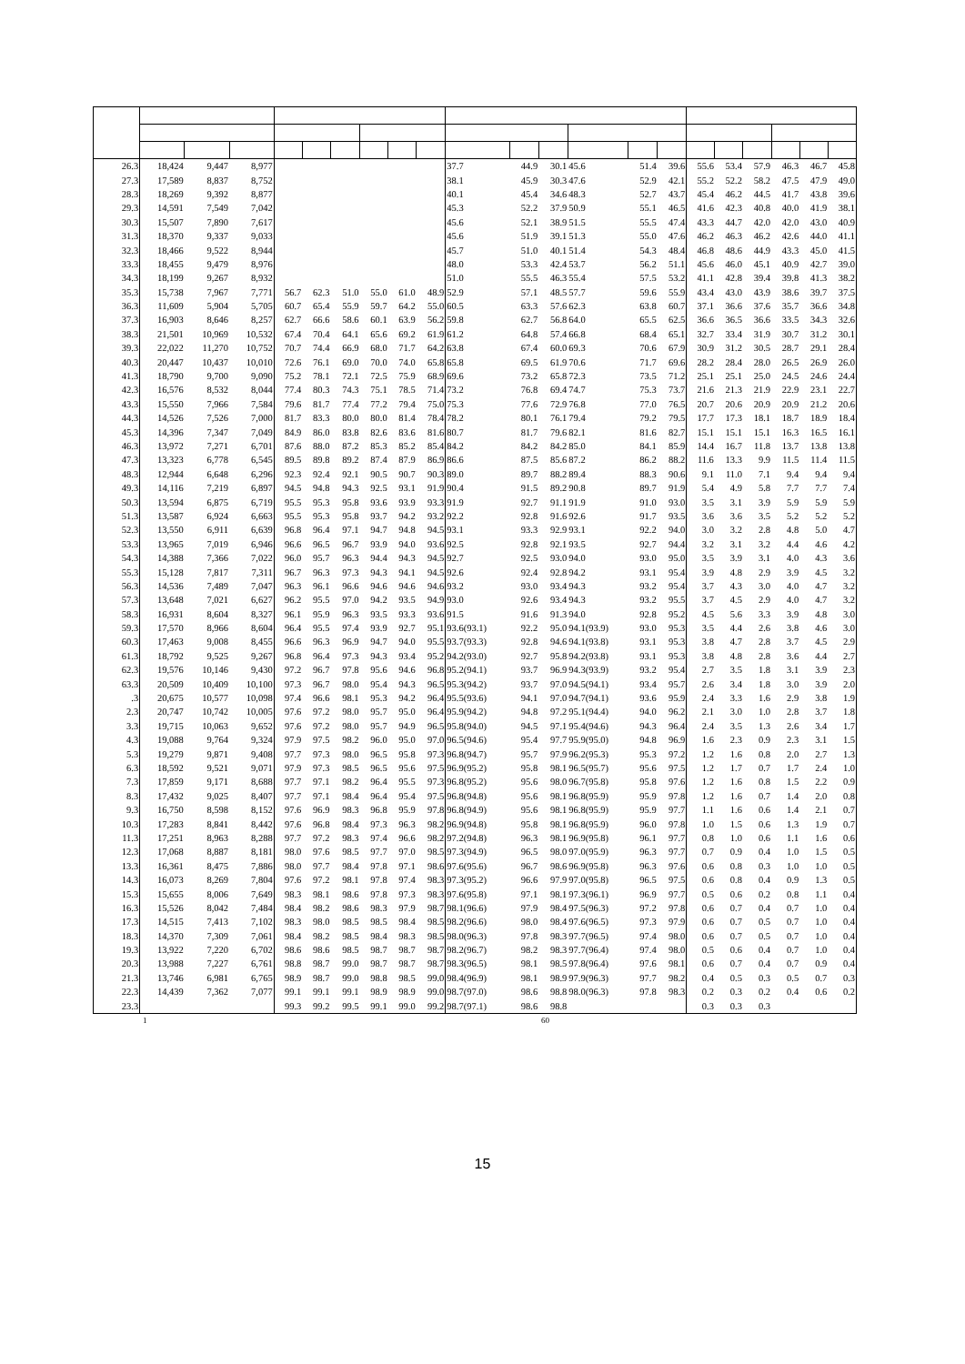| 26.3 | 18,424 | 9,447 | 8,977 | | | | | | | 37.7 | 44.9 | 30.1 | 45.6 | 51.4 | 39.6 | 55.6 | 53.4 | 57.9 | 46.3 | 46.7 | 45.8 |
| 27.3 | 17,589 | 8,837 | 8,752 | | | | | | | 38.1 | 45.9 | 30.3 | 47.6 | 52.9 | 42.1 | 55.2 | 52.2 | 58.2 | 47.5 | 47.9 | 49.0 |
| 28.3 | 18,269 | 9,392 | 8,877 | | | | | | | 40.1 | 45.4 | 34.6 | 48.3 | 52.7 | 43.7 | 45.4 | 46.2 | 44.5 | 41.7 | 43.8 | 39.6 |
| 29.3 | 14,591 | 7,549 | 7,042 | | | | | | | 45.3 | 52.2 | 37.9 | 50.9 | 55.1 | 46.5 | 41.6 | 42.3 | 40.8 | 40.0 | 41.9 | 38.1 |
| 30.3 | 15,507 | 7,890 | 7,617 | | | | | | | 45.6 | 52.1 | 38.9 | 51.5 | 55.5 | 47.4 | 43.3 | 44.7 | 42.0 | 42.0 | 43.0 | 40.9 |
| 31.3 | 18,370 | 9,337 | 9,033 | | | | | | | 45.6 | 51.9 | 39.1 | 51.3 | 55.0 | 47.6 | 46.2 | 46.3 | 46.2 | 42.6 | 44.0 | 41.1 |
| 32.3 | 18,466 | 9,522 | 8,944 | | | | | | | 45.7 | 51.0 | 40.1 | 51.4 | 54.3 | 48.4 | 46.8 | 48.6 | 44.9 | 43.3 | 45.0 | 41.5 |
| 33.3 | 18,455 | 9,479 | 8,976 | | | | | | | 48.0 | 53.3 | 42.4 | 53.7 | 56.2 | 51.1 | 45.6 | 46.0 | 45.1 | 40.9 | 42.7 | 39.0 |
| 34.3 | 18,199 | 9,267 | 8,932 | | | | | | | 51.0 | 55.5 | 46.3 | 55.4 | 57.5 | 53.2 | 41.1 | 42.8 | 39.4 | 39.8 | 41.3 | 38.2 |
| 35.3 | 15,738 | 7,967 | 7,771 | 56.7 | 62.3 | 51.0 | 55.0 | 61.0 | 48.9 | 52.9 | 57.1 | 48.5 | 57.7 | 59.6 | 55.9 | 43.4 | 43.0 | 43.9 | 38.6 | 39.7 | 37.5 |
| 36.3 | 11,609 | 5,904 | 5,705 | 60.7 | 65.4 | 55.9 | 59.7 | 64.2 | 55.0 | 60.5 | 63.3 | 57.6 | 62.3 | 63.8 | 60.7 | 37.1 | 36.6 | 37.6 | 35.7 | 36.6 | 34.8 |
| 37.3 | 16,903 | 8,646 | 8,257 | 62.7 | 66.6 | 58.6 | 60.1 | 63.9 | 56.2 | 59.8 | 62.7 | 56.8 | 64.0 | 65.5 | 62.5 | 36.6 | 36.5 | 36.6 | 33.5 | 34.3 | 32.6 |
| 38.3 | 21,501 | 10,969 | 10,532 | 67.4 | 70.4 | 64.1 | 65.6 | 69.2 | 61.9 | 61.2 | 64.8 | 57.4 | 66.8 | 68.4 | 65.1 | 32.7 | 33.4 | 31.9 | 30.7 | 31.2 | 30.1 |
| 39.3 | 22,022 | 11,270 | 10,752 | 70.7 | 74.4 | 66.9 | 68.0 | 71.7 | 64.2 | 63.8 | 67.4 | 60.0 | 69.3 | 70.6 | 67.9 | 30.9 | 31.2 | 30.5 | 28.7 | 29.1 | 28.4 |
| 40.3 | 20,447 | 10,437 | 10,010 | 72.6 | 76.1 | 69.0 | 70.0 | 74.0 | 65.8 | 65.8 | 69.5 | 61.9 | 70.6 | 71.7 | 69.6 | 28.2 | 28.4 | 28.0 | 26.5 | 26.9 | 26.0 |
| 41.3 | 18,790 | 9,700 | 9,090 | 75.2 | 78.1 | 72.1 | 72.5 | 75.9 | 68.9 | 69.6 | 73.2 | 65.8 | 72.3 | 73.5 | 71.2 | 25.1 | 25.1 | 25.0 | 24.5 | 24.6 | 24.4 |
| 42.3 | 16,576 | 8,532 | 8,044 | 77.4 | 80.3 | 74.3 | 75.1 | 78.5 | 71.4 | 73.2 | 76.8 | 69.4 | 74.7 | 75.3 | 73.7 | 21.6 | 21.3 | 21.9 | 22.9 | 23.1 | 22.7 |
| 43.3 | 15,550 | 7,966 | 7,584 | 79.6 | 81.7 | 77.4 | 77.2 | 79.4 | 75.0 | 75.3 | 77.6 | 72.9 | 76.8 | 77.0 | 76.5 | 20.7 | 20.6 | 20.9 | 20.9 | 21.2 | 20.6 |
| 44.3 | 14,526 | 7,526 | 7,000 | 81.7 | 83.3 | 80.0 | 80.0 | 81.4 | 78.4 | 78.2 | 80.1 | 76.1 | 79.4 | 79.2 | 79.5 | 17.7 | 17.3 | 18.1 | 18.7 | 18.9 | 18.4 |
| 45.3 | 14,396 | 7,347 | 7,049 | 84.9 | 86.0 | 83.8 | 82.6 | 83.6 | 81.6 | 80.7 | 81.7 | 79.6 | 82.1 | 81.6 | 82.7 | 15.1 | 15.1 | 15.1 | 16.3 | 16.5 | 16.1 |
| 46.3 | 13,972 | 7,271 | 6,701 | 87.6 | 88.0 | 87.2 | 85.3 | 85.2 | 85.4 | 84.2 | 84.2 | 84.2 | 85.0 | 84.1 | 85.9 | 14.4 | 16.7 | 11.8 | 13.7 | 13.8 | 13.8 |
| 47.3 | 13,323 | 6,778 | 6,545 | 89.5 | 89.8 | 89.2 | 87.4 | 87.9 | 86.9 | 86.6 | 87.5 | 85.6 | 87.2 | 86.2 | 88.2 | 11.6 | 13.3 | 9.9 | 11.5 | 11.4 | 11.5 |
| 48.3 | 12,944 | 6,648 | 6,296 | 92.3 | 92.4 | 92.1 | 90.5 | 90.7 | 90.3 | 89.0 | 89.7 | 88.2 | 89.4 | 88.3 | 90.6 | 9.1 | 11.0 | 7.1 | 9.4 | 9.4 | 9.4 |
| 49.3 | 14,116 | 7,219 | 6,897 | 94.5 | 94.8 | 94.3 | 92.5 | 93.1 | 91.9 | 90.4 | 91.5 | 89.2 | 90.8 | 89.7 | 91.9 | 5.4 | 4.9 | 5.8 | 7.7 | 7.7 | 7.4 |
| 50.3 | 13,594 | 6,875 | 6,719 | 95.5 | 95.3 | 95.8 | 93.6 | 93.9 | 93.3 | 91.9 | 92.7 | 91.1 | 91.9 | 91.0 | 93.0 | 3.5 | 3.1 | 3.9 | 5.9 | 5.9 | 5.9 |
| 51.3 | 13,587 | 6,924 | 6,663 | 95.5 | 95.3 | 95.8 | 93.7 | 94.2 | 93.2 | 92.2 | 92.8 | 91.6 | 92.6 | 91.7 | 93.5 | 3.6 | 3.6 | 3.5 | 5.2 | 5.2 | 5.2 |
| 52.3 | 13,550 | 6,911 | 6,639 | 96.8 | 96.4 | 97.1 | 94.7 | 94.8 | 94.5 | 93.1 | 93.3 | 92.9 | 93.1 | 92.2 | 94.0 | 3.0 | 3.2 | 2.8 | 4.8 | 5.0 | 4.7 |
| 53.3 | 13,965 | 7,019 | 6,946 | 96.6 | 96.5 | 96.7 | 93.9 | 94.0 | 93.6 | 92.5 | 92.8 | 92.1 | 93.5 | 92.7 | 94.4 | 3.2 | 3.1 | 3.2 | 4.4 | 4.6 | 4.2 |
| 54.3 | 14,388 | 7,366 | 7,022 | 96.0 | 95.7 | 96.3 | 94.4 | 94.3 | 94.5 | 92.7 | 92.5 | 93.0 | 94.0 | 93.0 | 95.0 | 3.5 | 3.9 | 3.1 | 4.0 | 4.3 | 3.6 |
| 55.3 | 15,128 | 7,817 | 7,311 | 96.7 | 96.3 | 97.3 | 94.3 | 94.1 | 94.5 | 92.6 | 92.4 | 92.8 | 94.2 | 93.1 | 95.4 | 3.9 | 4.8 | 2.9 | 3.9 | 4.5 | 3.2 |
| 56.3 | 14,536 | 7,489 | 7,047 | 96.3 | 96.1 | 96.6 | 94.6 | 94.6 | 94.6 | 93.2 | 93.0 | 93.4 | 94.3 | 93.2 | 95.4 | 3.7 | 4.3 | 3.0 | 4.0 | 4.7 | 3.2 |
| 57.3 | 13,648 | 7,021 | 6,627 | 96.2 | 95.5 | 97.0 | 94.2 | 93.5 | 94.9 | 93.0 | 92.6 | 93.4 | 94.3 | 93.2 | 95.5 | 3.7 | 4.5 | 2.9 | 4.0 | 4.7 | 3.2 |
| 58.3 | 16,931 | 8,604 | 8,327 | 96.1 | 95.9 | 96.3 | 93.5 | 93.3 | 93.6 | 91.5 | 91.6 | 91.3 | 94.0 | 92.8 | 95.2 | 4.5 | 5.6 | 3.3 | 3.9 | 4.8 | 3.0 |
| 59.3 | 17,570 | 8,966 | 8,604 | 96.4 | 95.5 | 97.4 | 93.9 | 92.7 | 95.1 | 93.6(93.1) | 92.2 | 95.0 | 94.1(93.9) | 93.0 | 95.3 | 3.5 | 4.4 | 2.6 | 3.8 | 4.6 | 3.0 |
| 60.3 | 17,463 | 9,008 | 8,455 | 96.6 | 96.3 | 96.9 | 94.7 | 94.0 | 95.5 | 93.7(93.3) | 92.8 | 94.6 | 94.1(93.8) | 93.1 | 95.3 | 3.8 | 4.7 | 2.8 | 3.7 | 4.5 | 2.9 |
| 61.3 | 18,792 | 9,525 | 9,267 | 96.8 | 96.4 | 97.3 | 94.3 | 93.4 | 95.2 | 94.2(93.0) | 92.7 | 95.8 | 94.2(93.8) | 93.1 | 95.3 | 3.8 | 4.8 | 2.8 | 3.6 | 4.4 | 2.7 |
| 62.3 | 19,576 | 10,146 | 9,430 | 97.2 | 96.7 | 97.8 | 95.6 | 94.6 | 96.8 | 95.2(94.1) | 93.7 | 96.9 | 94.3(93.9) | 93.2 | 95.4 | 2.7 | 3.5 | 1.8 | 3.1 | 3.9 | 2.3 |
| 63.3 | 20,509 | 10,409 | 10,100 | 97.3 | 96.7 | 98.0 | 95.4 | 94.3 | 96.5 | 95.3(94.2) | 93.7 | 97.0 | 94.5(94.1) | 93.4 | 95.7 | 2.6 | 3.4 | 1.8 | 3.0 | 3.9 | 2.0 |
| .3 | 20,675 | 10,577 | 10,098 | 97.4 | 96.6 | 98.1 | 95.3 | 94.2 | 96.4 | 95.5(93.6) | 94.1 | 97.0 | 94.7(94.1) | 93.6 | 95.9 | 2.4 | 3.3 | 1.6 | 2.9 | 3.8 | 1.9 |
| 2.3 | 20,747 | 10,742 | 10,005 | 97.6 | 97.2 | 98.0 | 95.7 | 95.0 | 96.4 | 95.9(94.2) | 94.8 | 97.2 | 95.1(94.4) | 94.0 | 96.2 | 2.1 | 3.0 | 1.0 | 2.8 | 3.7 | 1.8 |
| 3.3 | 19,715 | 10,063 | 9,652 | 97.6 | 97.2 | 98.0 | 95.7 | 94.9 | 96.5 | 95.8(94.0) | 94.5 | 97.1 | 95.4(94.6) | 94.3 | 96.4 | 2.4 | 3.5 | 1.3 | 2.6 | 3.4 | 1.7 |
| 4.3 | 19,088 | 9,764 | 9,324 | 97.9 | 97.5 | 98.2 | 96.0 | 95.0 | 97.0 | 96.5(94.6) | 95.4 | 97.7 | 95.9(95.0) | 94.8 | 96.9 | 1.6 | 2.3 | 0.9 | 2.3 | 3.1 | 1.5 |
| 5.3 | 19,279 | 9,871 | 9,408 | 97.7 | 97.3 | 98.0 | 96.5 | 95.8 | 97.3 | 96.8(94.7) | 95.7 | 97.9 | 96.2(95.3) | 95.3 | 97.2 | 1.2 | 1.6 | 0.8 | 2.0 | 2.7 | 1.3 |
| 6.3 | 18,592 | 9,521 | 9,071 | 97.9 | 97.3 | 98.5 | 96.5 | 95.6 | 97.5 | 96.9(95.2) | 95.8 | 98.1 | 96.5(95.7) | 95.6 | 97.5 | 1.2 | 1.7 | 0.7 | 1.7 | 2.4 | 1.0 |
| 7.3 | 17,859 | 9,171 | 8,688 | 97.7 | 97.1 | 98.2 | 96.4 | 95.5 | 97.3 | 96.8(95.2) | 95.6 | 98.0 | 96.7(95.8) | 95.8 | 97.6 | 1.2 | 1.6 | 0.8 | 1.5 | 2.2 | 0.9 |
| 8.3 | 17,432 | 9,025 | 8,407 | 97.7 | 97.1 | 98.4 | 96.4 | 95.4 | 97.5 | 96.8(94.8) | 95.6 | 98.1 | 96.8(95.9) | 95.9 | 97.8 | 1.2 | 1.6 | 0.7 | 1.4 | 2.0 | 0.8 |
| 9.3 | 16,750 | 8,598 | 8,152 | 97.6 | 96.9 | 98.3 | 96.8 | 95.9 | 97.8 | 96.8(94.9) | 95.6 | 98.1 | 96.8(95.9) | 95.9 | 97.7 | 1.1 | 1.6 | 0.6 | 1.4 | 2.1 | 0.7 |
| 10.3 | 17,283 | 8,841 | 8,442 | 97.6 | 96.8 | 98.4 | 97.3 | 96.3 | 98.2 | 96.9(94.8) | 95.8 | 98.1 | 96.8(95.9) | 96.0 | 97.8 | 1.0 | 1.5 | 0.6 | 1.3 | 1.9 | 0.7 |
| 11.3 | 17,251 | 8,963 | 8,288 | 97.7 | 97.2 | 98.3 | 97.4 | 96.6 | 98.2 | 97.2(94.8) | 96.3 | 98.1 | 96.9(95.8) | 96.1 | 97.7 | 0.8 | 1.0 | 0.6 | 1.1 | 1.6 | 0.6 |
| 12.3 | 17,068 | 8,887 | 8,181 | 98.0 | 97.6 | 98.5 | 97.7 | 97.0 | 98.5 | 97.3(94.9) | 96.5 | 98.0 | 97.0(95.9) | 96.3 | 97.7 | 0.7 | 0.9 | 0.4 | 1.0 | 1.5 | 0.5 |
| 13.3 | 16,361 | 8,475 | 7,886 | 98.0 | 97.7 | 98.4 | 97.8 | 97.1 | 98.6 | 97.6(95.6) | 96.7 | 98.6 | 96.9(95.8) | 96.3 | 97.6 | 0.6 | 0.8 | 0.3 | 1.0 | 1.0 | 0.5 |
| 14.3 | 16,073 | 8,269 | 7,804 | 97.6 | 97.2 | 98.1 | 97.8 | 97.4 | 98.3 | 97.3(95.2) | 96.6 | 97.9 | 97.0(95.8) | 96.5 | 97.5 | 0.6 | 0.8 | 0.4 | 0.9 | 1.3 | 0.5 |
| 15.3 | 15,655 | 8,006 | 7,649 | 98.3 | 98.1 | 98.6 | 97.8 | 97.3 | 98.3 | 97.6(95.8) | 97.1 | 98.1 | 97.3(96.1) | 96.9 | 97.7 | 0.5 | 0.6 | 0.2 | 0.8 | 1.1 | 0.4 |
| 16.3 | 15,526 | 8,042 | 7,484 | 98.4 | 98.2 | 98.6 | 98.3 | 97.9 | 98.7 | 98.1(96.6) | 97.9 | 98.4 | 97.5(96.3) | 97.2 | 97.8 | 0.6 | 0.7 | 0.4 | 0.7 | 1.0 | 0.4 |
| 17.3 | 14,515 | 7,413 | 7,102 | 98.3 | 98.0 | 98.5 | 98.5 | 98.4 | 98.5 | 98.2(96.6) | 98.0 | 98.4 | 97.6(96.5) | 97.3 | 97.9 | 0.6 | 0.7 | 0.5 | 0.7 | 1.0 | 0.4 |
| 18.3 | 14,370 | 7,309 | 7,061 | 98.4 | 98.2 | 98.5 | 98.4 | 98.3 | 98.5 | 98.0(96.3) | 97.8 | 98.3 | 97.7(96.5) | 97.4 | 98.0 | 0.6 | 0.7 | 0.5 | 0.7 | 1.0 | 0.4 |
| 19.3 | 13,922 | 7,220 | 6,702 | 98.6 | 98.6 | 98.5 | 98.7 | 98.7 | 98.7 | 98.2(96.7) | 98.2 | 98.3 | 97.7(96.4) | 97.4 | 98.0 | 0.5 | 0.6 | 0.4 | 0.7 | 1.0 | 0.4 |
| 20.3 | 13,988 | 7,227 | 6,761 | 98.8 | 98.7 | 99.0 | 98.7 | 98.7 | 98.7 | 98.3(96.5) | 98.1 | 98.5 | 97.8(96.4) | 97.6 | 98.1 | 0.6 | 0.7 | 0.4 | 0.7 | 0.9 | 0.4 |
| 21.3 | 13,746 | 6,981 | 6,765 | 98.9 | 98.7 | 99.0 | 98.8 | 98.5 | 99.0 | 98.4(96.9) | 98.1 | 98.9 | 97.9(96.3) | 97.7 | 98.2 | 0.4 | 0.5 | 0.3 | 0.5 | 0.7 | 0.3 |
| 22.3 | 14,439 | 7,362 | 7,077 | 99.1 | 99.1 | 99.1 | 98.9 | 98.9 | 99.0 | 98.7(97.0) | 98.6 | 98.8 | 98.0(96.3) | 97.8 | 98.3 | 0.2 | 0.3 | 0.2 | 0.4 | 0.6 | 0.2 |
| 23.3 | | | | 99.3 | 99.2 | 99.5 | 99.1 | 99.0 | 99.2 | 98.7(97.1) | 98.6 | 98.8 | | | | 0.3 | 0.3 | 0.3 | | | |
1 60
15